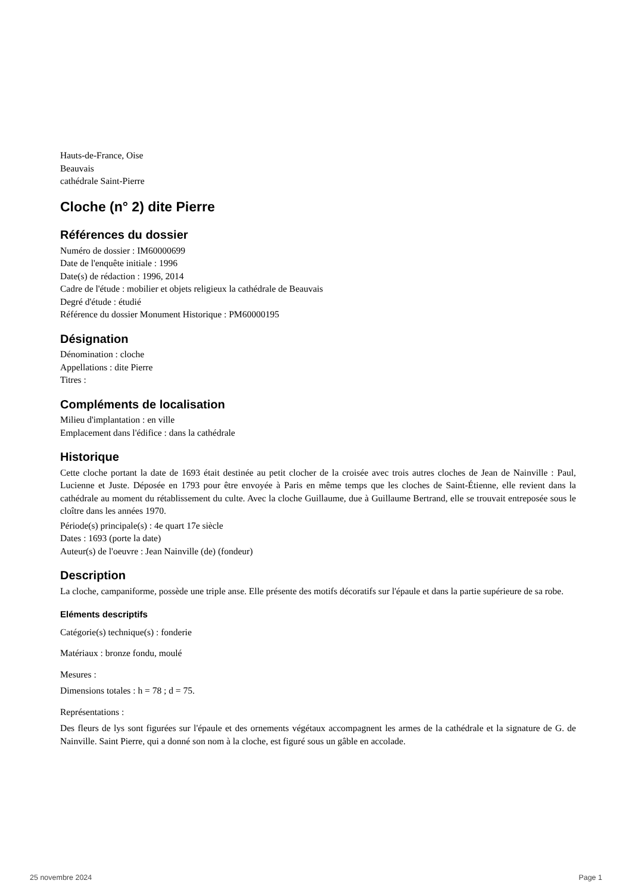Hauts-de-France, Oise
Beauvais
cathédrale Saint-Pierre
Cloche (n° 2) dite Pierre
Références du dossier
Numéro de dossier : IM60000699
Date de l'enquête initiale : 1996
Date(s) de rédaction : 1996, 2014
Cadre de l'étude : mobilier et objets religieux la cathédrale de Beauvais
Degré d'étude : étudié
Référence du dossier Monument Historique : PM60000195
Désignation
Dénomination : cloche
Appellations : dite Pierre
Titres :
Compléments de localisation
Milieu d'implantation : en ville
Emplacement dans l'édifice : dans la cathédrale
Historique
Cette cloche portant la date de 1693 était destinée au petit clocher de la croisée avec trois autres cloches de Jean de Nainville : Paul, Lucienne et Juste. Déposée en 1793 pour être envoyée à Paris en même temps que les cloches de Saint-Étienne, elle revient dans la cathédrale au moment du rétablissement du culte. Avec la cloche Guillaume, due à Guillaume Bertrand, elle se trouvait entreposée sous le cloître dans les années 1970.
Période(s) principale(s) : 4e quart 17e siècle
Dates : 1693 (porte la date)
Auteur(s) de l'oeuvre : Jean Nainville (de) (fondeur)
Description
La cloche, campaniforme, possède une triple anse. Elle présente des motifs décoratifs sur l'épaule et dans la partie supérieure de sa robe.
Eléments descriptifs
Catégorie(s) technique(s) : fonderie
Matériaux : bronze fondu, moulé
Mesures :
Dimensions totales : h = 78 ; d = 75.
Représentations :
Des fleurs de lys sont figurées sur l'épaule et des ornements végétaux accompagnent les armes de la cathédrale et la signature de G. de Nainville. Saint Pierre, qui a donné son nom à la cloche, est figuré sous un gâble en accolade.
25 novembre 2024 Page 1